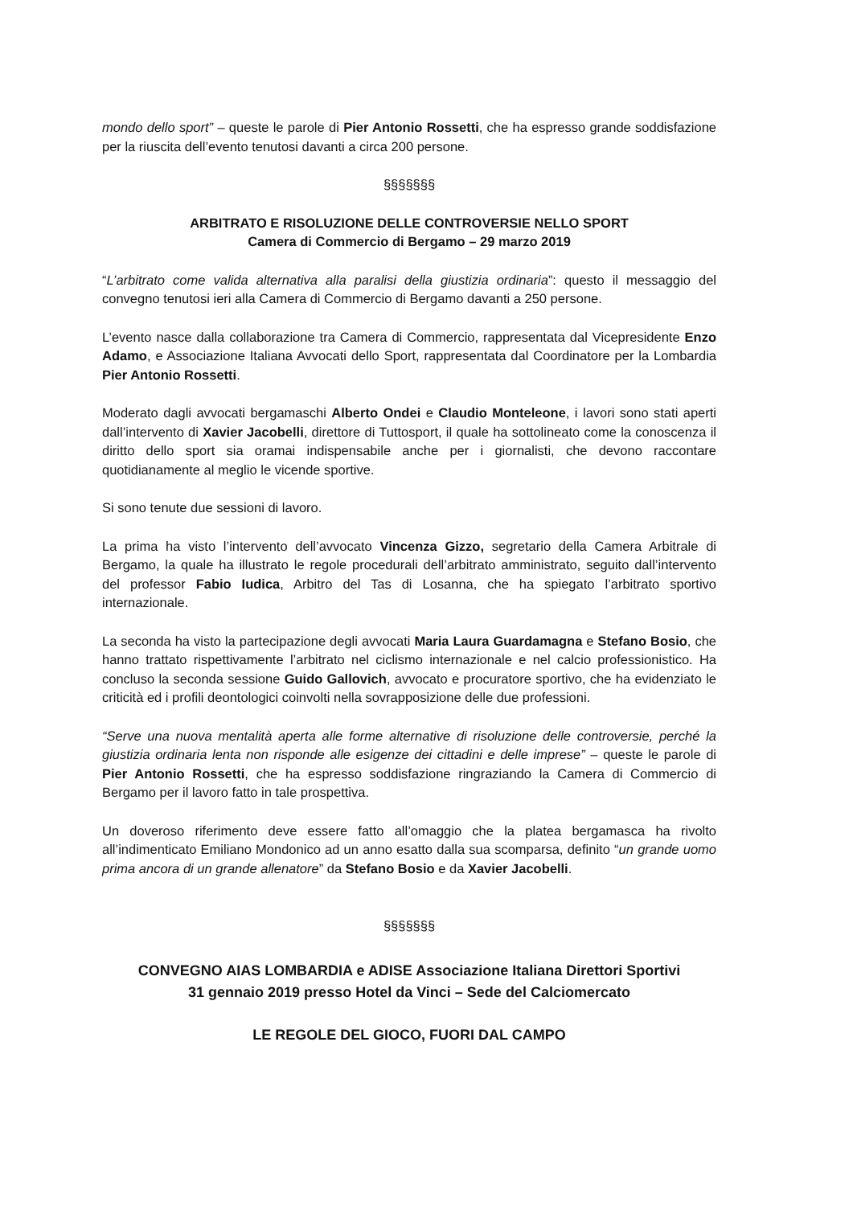mondo dello sport” – queste le parole di Pier Antonio Rossetti, che ha espresso grande soddisfazione per la riuscita dell’evento tenutosi davanti a circa 200 persone.
§§§§§§§
ARBITRATO E RISOLUZIONE DELLE CONTROVERSIE NELLO SPORT
Camera di Commercio di Bergamo – 29 marzo 2019
“L’arbitrato come valida alternativa alla paralisi della giustizia ordinaria”: questo il messaggio del convegno tenutosi ieri alla Camera di Commercio di Bergamo davanti a 250 persone.
L’evento nasce dalla collaborazione tra Camera di Commercio, rappresentata dal Vicepresidente Enzo Adamo, e Associazione Italiana Avvocati dello Sport, rappresentata dal Coordinatore per la Lombardia Pier Antonio Rossetti.
Moderato dagli avvocati bergamaschi Alberto Ondei e Claudio Monteleone, i lavori sono stati aperti dall’intervento di Xavier Jacobelli, direttore di Tuttosport, il quale ha sottolineato come la conoscenza il diritto dello sport sia oramai indispensabile anche per i giornalisti, che devono raccontare quotidianamente al meglio le vicende sportive.
Si sono tenute due sessioni di lavoro.
La prima ha visto l’intervento dell’avvocato Vincenza Gizzo, segretario della Camera Arbitrale di Bergamo, la quale ha illustrato le regole procedurali dell’arbitrato amministrato, seguito dall’intervento del professor Fabio Iudica, Arbitro del Tas di Losanna, che ha spiegato l’arbitrato sportivo internazionale.
La seconda ha visto la partecipazione degli avvocati Maria Laura Guardamagna e Stefano Bosio, che hanno trattato rispettivamente l’arbitrato nel ciclismo internazionale e nel calcio professionistico. Ha concluso la seconda sessione Guido Gallovich, avvocato e procuratore sportivo, che ha evidenziato le criticità ed i profili deontologici coinvolti nella sovrapposizione delle due professioni.
“Serve una nuova mentalità aperta alle forme alternative di risoluzione delle controversie, perché la giustizia ordinaria lenta non risponde alle esigenze dei cittadini e delle imprese” – queste le parole di Pier Antonio Rossetti, che ha espresso soddisfazione ringraziando la Camera di Commercio di Bergamo per il lavoro fatto in tale prospettiva.
Un doveroso riferimento deve essere fatto all’omaggio che la platea bergamasca ha rivolto all’indimenticato Emiliano Mondonico ad un anno esatto dalla sua scomparsa, definito “un grande uomo prima ancora di un grande allenatore” da Stefano Bosio e da Xavier Jacobelli.
§§§§§§§
CONVEGNO AIAS LOMBARDIA e ADISE Associazione Italiana Direttori Sportivi
31 gennaio 2019 presso Hotel da Vinci – Sede del Calciomercato
LE REGOLE DEL GIOCO, FUORI DAL CAMPO